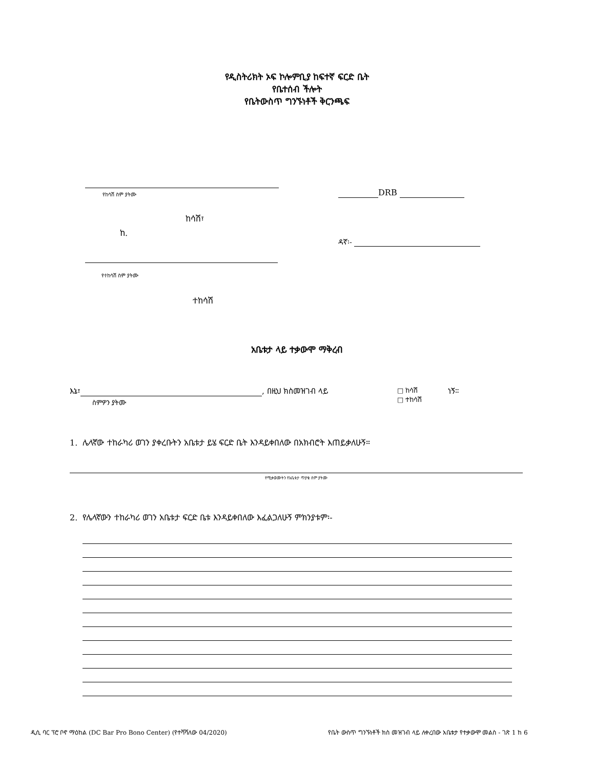የዲስትሪክት ኦፍ ኮሎምቢያ ከፍተኛ ፍርድ ቤት
የቤተሰብ ችሎት
የቤትውስጥ ግንኙነቶች ቅርንጫፍ
የከሳሽ ስም ያትሙ
ከሳሽ፣
ከ.
የተከሳሽ ስም ያትሙ
ተከሳሽ
DRB
ዳኛ፡-
አቤቱታ ላይ ተቃውሞ ማቅረብ
እኔ፣ , በዚህ ክስመዝገብ ላይ
ስምዎን ያትሙ
□ ከሳሽ
□ ተከሳሽ
ነኝ።
1. ሌላኛው ተከራካሪ ወገን ያቀረቡትን አቤቱታ ይሄ ፍርድ ቤት እንዳይቀበለው በአክብሮት እጠይቃለሁኝ።
የሚቃወሙትን የአቤቱታ ጥያቄ ስም ያትሙ
2. የሌላኛውን ተከራካሪ ወገን አቤቱታ ፍርድ ቤቱ እንዳይቀበለው እፈልጋለሁኝ ምክንያቱም፡-
ዲሲ ባር ፕሮ ቦኖ ማዕከል (DC Bar Pro Bono Center) (የተሻሻለው 04/2020)
የቤት ውስጥ ግንኙነቶች ክስ መዝገብ ላይ ለቀረበው አቤቱታ የተቃውሞ መልስ - ገጽ 1 ከ 6